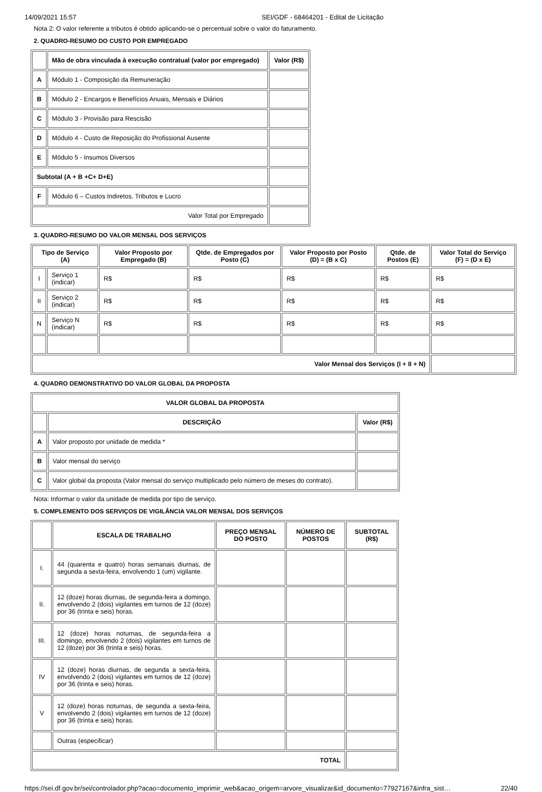14/09/2021 15:57 SEI/GDF - 68464201 - Edital de Licitação
Nota 2: O valor referente a tributos é obtido aplicando-se o percentual sobre o valor do faturamento.
2. QUADRO-RESUMO DO CUSTO POR EMPREGADO
| | Mão de obra vinculada à execução contratual (valor por empregado) | Valor (R$) |
| --- | --- | --- |
| A | Módulo 1 - Composição da Remuneração | |
| B | Módulo 2 - Encargos e Benefícios Anuais, Mensais e Diários | |
| C | Módulo 3 - Provisão para Rescisão | |
| D | Módulo 4 - Custo de Reposição do Profissional Ausente | |
| E | Módulo 5 - Insumos Diversos | |
| Subtotal (A + B +C+ D+E) | | |
| F | Módulo 6 – Custos Indiretos, Tributos e Lucro | |
| Valor Total por Empregado | | |
3. QUADRO-RESUMO DO VALOR MENSAL DOS SERVIÇOS
| Tipo de Serviço (A) | | Valor Proposto por Empregado (B) | Qtde. de Empregados por Posto (C) | Valor Proposto por Posto (D) = (B x C) | Qtde. de Postos (E) | Valor Total do Serviço (F) = (D x E) |
| --- | --- | --- | --- | --- | --- | --- |
| I | Serviço 1 (indicar) | R$ | R$ | R$ | R$ | R$ |
| II | Serviço 2 (indicar) | R$ | R$ | R$ | R$ | R$ |
| N | Serviço N (indicar) | R$ | R$ | R$ | R$ | R$ |
| Valor Mensal dos Serviços (I + II + N) | | | | | | |
4. QUADRO DEMONSTRATIVO DO VALOR GLOBAL DA PROPOSTA
| VALOR GLOBAL DA PROPOSTA | | |
| --- | --- | --- |
| | DESCRIÇÃO | Valor (R$) |
| A | Valor proposto por unidade de medida * | |
| B | Valor mensal do serviço | |
| C | Valor global da proposta (Valor mensal do serviço multiplicado pelo número de meses do contrato). | |
Nota: Informar o valor da unidade de medida por tipo de serviço.
5. COMPLEMENTO DOS SERVIÇOS DE VIGILÂNCIA VALOR MENSAL DOS SERVIÇOS
| | ESCALA DE TRABALHO | PREÇO MENSAL DO POSTO | NÚMERO DE POSTOS | SUBTOTAL (R$) |
| --- | --- | --- | --- | --- |
| I. | 44 (quarenta e quatro) horas semanais diurnas, de segunda a sexta-feira, envolvendo 1 (um) vigilante. | | | |
| II. | 12 (doze) horas diurnas, de segunda-feira a domingo, envolvendo 2 (dois) vigilantes em turnos de 12 (doze) por 36 (trinta e seis) horas. | | | |
| III. | 12 (doze) horas noturnas, de segunda-feira a domingo, envolvendo 2 (dois) vigilantes em turnos de 12 (doze) por 36 (trinta e seis) horas. | | | |
| IV | 12 (doze) horas diurnas, de segunda a sexta-feira, envolvendo 2 (dois) vigilantes em turnos de 12 (doze) por 36 (trinta e seis) horas. | | | |
| V | 12 (doze) horas noturnas, de segunda a sexta-feira, envolvendo 2 (dois) vigilantes em turnos de 12 (doze) por 36 (trinta e seis) horas. | | | |
| | Outras (especificar) | | | |
| TOTAL | | | | |
https://sei.df.gov.br/sei/controlador.php?acao=documento_imprimir_web&acao_origem=arvore_visualizar&id_documento=77927167&infra_sist… 22/40